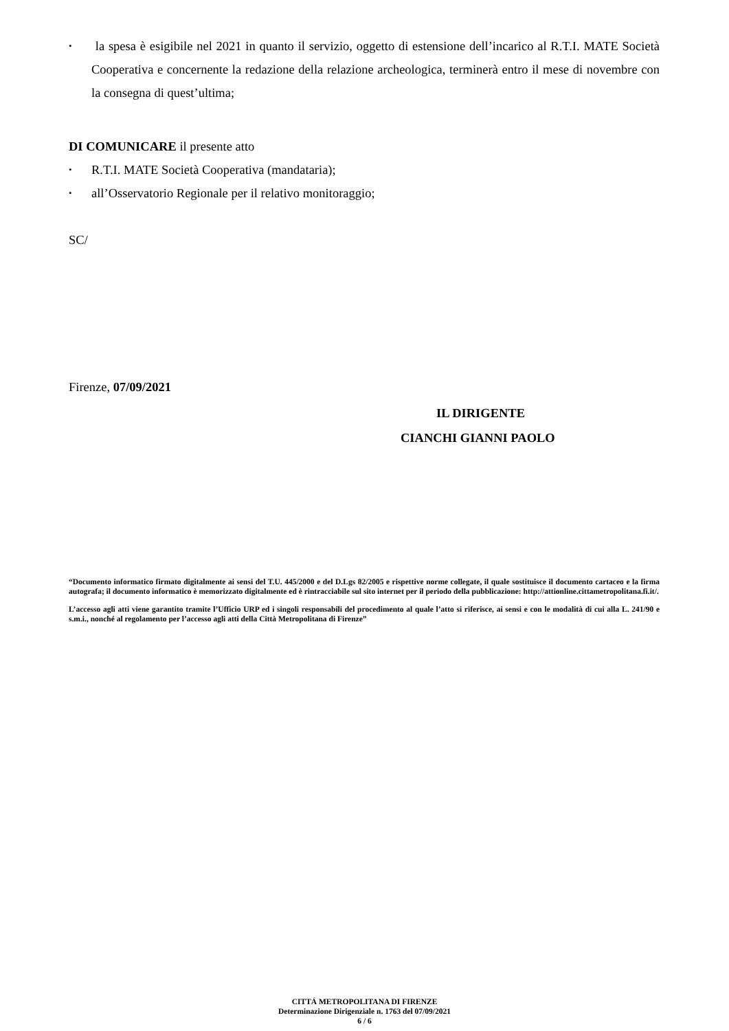• la spesa è esigibile nel 2021 in quanto il servizio, oggetto di estensione dell’incarico al R.T.I. MATE Società Cooperativa e concernente la redazione della relazione archeologica, terminerà entro il mese di novembre con la consegna di quest’ultima;
DI COMUNICARE il presente atto
• R.T.I. MATE Società Cooperativa (mandataria);
• all’Osservatorio Regionale per il relativo monitoraggio;
SC/
Firenze, 07/09/2021
IL DIRIGENTE
CIANCHI GIANNI PAOLO
“Documento informatico firmato digitalmente ai sensi del T.U. 445/2000 e del D.Lgs 82/2005 e rispettive norme collegate, il quale sostituisce il documento cartaceo e la firma autografa; il documento informatico è memorizzato digitalmente ed è rintracciabile sul sito internet per il periodo della pubblicazione: http://attionline.cittametropolitana.fi.it/.
L’accesso agli atti viene garantito tramite l’Ufficio URP ed i singoli responsabili del procedimento al quale l’atto si riferisce, ai sensi e con le modalità di cui alla L. 241/90 e s.m.i., nonché al regolamento per l’accesso agli atti della Città Metropolitana di Firenze”
CITTÁ METROPOLITANA DI FIRENZE
Determinazione Dirigenziale n. 1763 del 07/09/2021
6 / 6